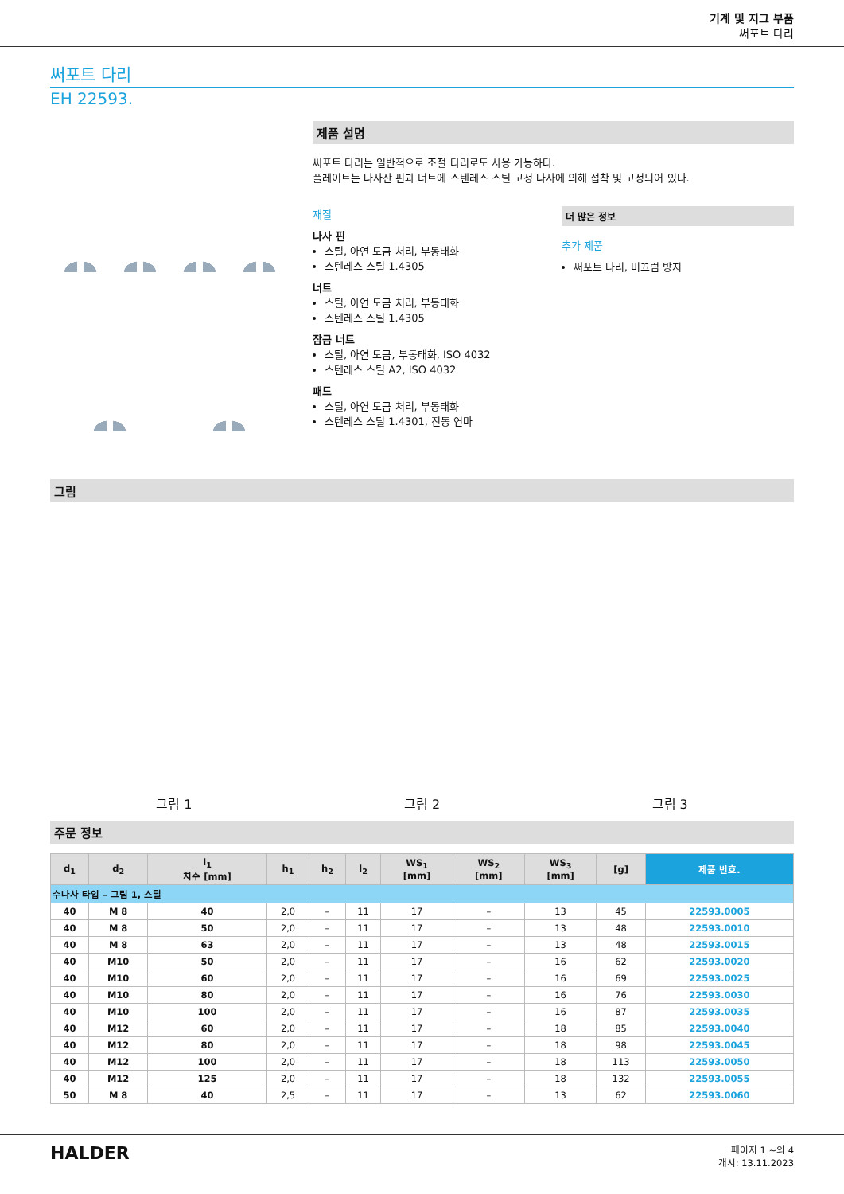기계 및 지그 부품
써포트 다리
써포트 다리
EH 22593.
제품 설명
써포트 다리는 일반적으로 조절 다리로도 사용 가능하다.
플레이트는 나사산 핀과 너트에 스텐레스 스틸 고정 나사에 의해 접착 및 고정되어 있다.
재질
나사 핀
스틸, 아연 도금 처리, 부동태화
스텐레스 스틸 1.4305
너트
스틸, 아연 도금 처리, 부동태화
스텐레스 스틸 1.4305
잠금 너트
스틸, 아연 도금, 부동태화, ISO 4032
스텐레스 스틸 A2, ISO 4032
패드
스틸, 아연 도금 처리, 부동태화
스텐레스 스틸 1.4301, 진동 연마
더 많은 정보
추가 제품
써포트 다리, 미끄럼 방지
그림
그림 1
그림 2
그림 3
주문 정보
| d<sub>1</sub> | d<sub>2</sub> | l<sub>1</sub> 치수 [mm] | h<sub>1</sub> | h<sub>2</sub> | l<sub>2</sub> | WS<sub>1</sub> [mm] | WS<sub>2</sub> [mm] | WS<sub>3</sub> [mm] | [g] | 제품 번호. |
| --- | --- | --- | --- | --- | --- | --- | --- | --- | --- | --- |
| 수나사 타입 – 그림 1, 스틸 | | | | | | | | | | |
| 40 | M 8 | 40 | 2,0 | – | 11 | 17 | – | 13 | 45 | 22593.0005 |
| 40 | M 8 | 50 | 2,0 | – | 11 | 17 | – | 13 | 48 | 22593.0010 |
| 40 | M 8 | 63 | 2,0 | – | 11 | 17 | – | 13 | 48 | 22593.0015 |
| 40 | M10 | 50 | 2,0 | – | 11 | 17 | – | 16 | 62 | 22593.0020 |
| 40 | M10 | 60 | 2,0 | – | 11 | 17 | – | 16 | 69 | 22593.0025 |
| 40 | M10 | 80 | 2,0 | – | 11 | 17 | – | 16 | 76 | 22593.0030 |
| 40 | M10 | 100 | 2,0 | – | 11 | 17 | – | 16 | 87 | 22593.0035 |
| 40 | M12 | 60 | 2,0 | – | 11 | 17 | – | 18 | 85 | 22593.0040 |
| 40 | M12 | 80 | 2,0 | – | 11 | 17 | – | 18 | 98 | 22593.0045 |
| 40 | M12 | 100 | 2,0 | – | 11 | 17 | – | 18 | 113 | 22593.0050 |
| 40 | M12 | 125 | 2,0 | – | 11 | 17 | – | 18 | 132 | 22593.0055 |
| 50 | M 8 | 40 | 2,5 | – | 11 | 17 | – | 13 | 62 | 22593.0060 |
HALDER
페이지 1 ~의 4
개시: 13.11.2023